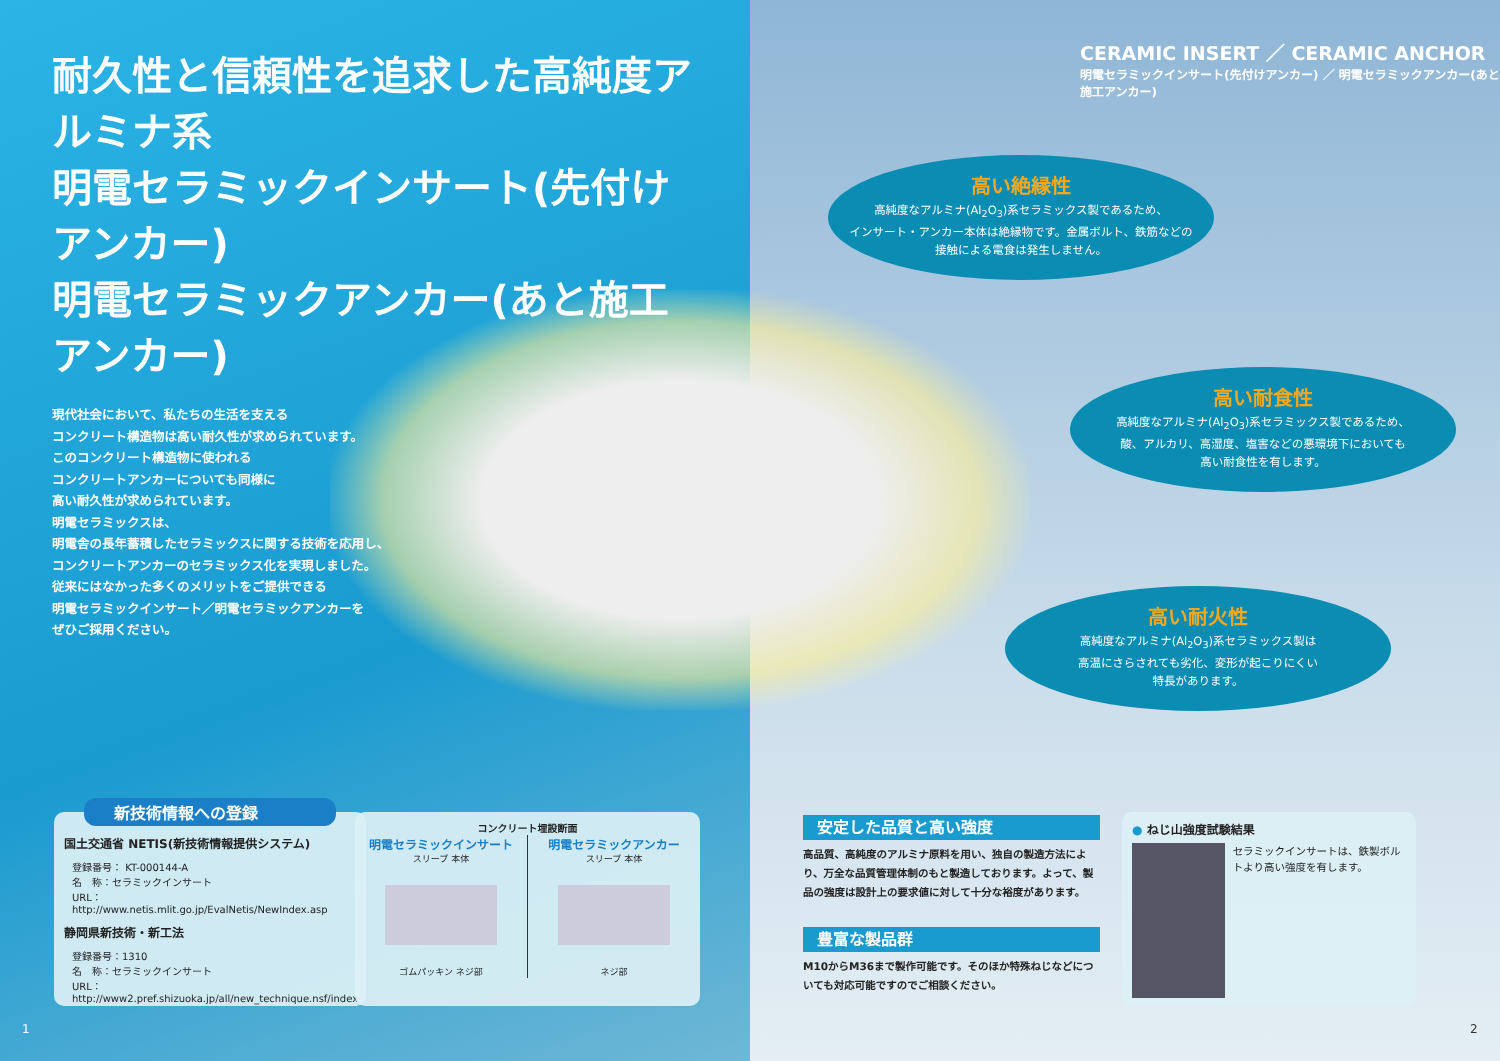耐久性と信頼性を追求した高純度アルミナ系
明電セラミックインサート(先付けアンカー)
明電セラミックアンカー(あと施工アンカー)
現代社会において、私たちの生活を支える
コンクリート構造物は高い耐久性が求められています。
このコンクリート構造物に使われる
コンクリートアンカーについても同様に
高い耐久性が求められています。
明電セラミックスは、
明電舎の長年蓄積したセラミックスに関する技術を応用し、
コンクリートアンカーのセラミックス化を実現しました。
従来にはなかった多くのメリットをご提供できる
明電セラミックインサート／明電セラミックアンカーを
ぜひご採用ください。
CERAMIC INSERT ／ CERAMIC ANCHOR
明電セラミックインサート(先付けアンカー) ／ 明電セラミックアンカー(あと施工アンカー)
高い絶縁性
高純度なアルミナ(Al<sub>2</sub>O<sub>3</sub>)系セラミックス製であるため、
インサート・アンカー本体は絶縁物です。金属ボルト、鉄筋などの
接触による電食は発生しません。
高い耐食性
高純度なアルミナ(Al<sub>2</sub>O<sub>3</sub>)系セラミックス製であるため、
酸、アルカリ、高湿度、塩害などの悪環境下においても
高い耐食性を有します。
高い耐火性
高純度なアルミナ(Al<sub>2</sub>O<sub>3</sub>)系セラミックス製は
高温にさらされても劣化、変形が起こりにくい
特長があります。
新技術情報への登録
国土交通省 NETIS(新技術情報提供システム)
登録番号： KT-000144-A
名　称：セラミックインサート
URL：http://www.netis.mlit.go.jp/EvalNetis/NewIndex.asp
静岡県新技術・新工法
登録番号：1310
名　称：セラミックインサート
URL：http://www2.pref.shizuoka.jp/all/new_technique.nsf/index
コンクリート埋設断面
明電セラミックインサート
スリーブ 本体
ゴムパッキン ネジ部
明電セラミックアンカー
スリーブ 本体
ネジ部
安定した品質と高い強度
高品質、高純度のアルミナ原料を用い、独自の製造方法により、万全な品質管理体制のもと製造しております。よって、製品の強度は設計上の要求値に対して十分な裕度があります。
豊富な製品群
M10からM36まで製作可能です。そのほか特殊ねじなどについても対応可能ですのでご相談ください。
● ねじ山強度試験結果
セラミックインサートは、鉄製ボルトより高い強度を有します。
1 2